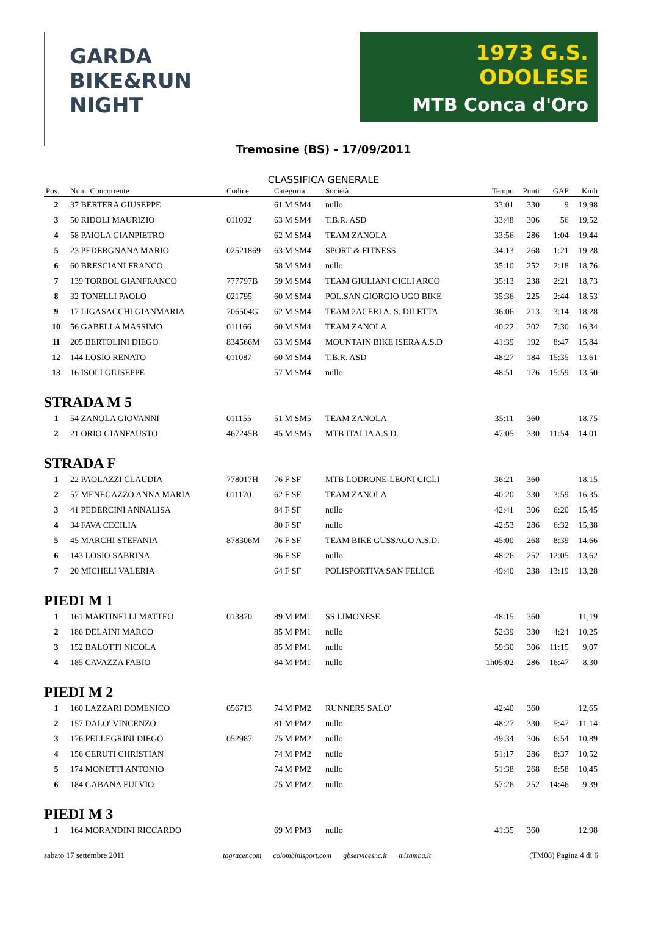GARDA
BIKE&RUN
NIGHT
1973 G.S. ODOLESE
MTB Conca d'Oro
Tremosine (BS) - 17/09/2011
CLASSIFICA GENERALE
| Pos. | Num. Concorrente | Codice | Categoria | Società | Tempo | Punti | GAP | Kmh |
| --- | --- | --- | --- | --- | --- | --- | --- | --- |
| 2 | 37 BERTERA GIUSEPPE | | 61 M SM4 | nullo | 33:01 | 330 | 9 | 19,98 |
| 3 | 50 RIDOLI MAURIZIO | 011092 | 63 M SM4 | T.B.R. ASD | 33:48 | 306 | 56 | 19,52 |
| 4 | 58 PAIOLA GIANPIETRO | | 62 M SM4 | TEAM ZANOLA | 33:56 | 286 | 1:04 | 19,44 |
| 5 | 23 PEDERGNANA MARIO | 02521869 | 63 M SM4 | SPORT & FITNESS | 34:13 | 268 | 1:21 | 19,28 |
| 6 | 60 BRESCIANI FRANCO | | 58 M SM4 | nullo | 35:10 | 252 | 2:18 | 18,76 |
| 7 | 139 TORBOL GIANFRANCO | 777797B | 59 M SM4 | TEAM GIULIANI CICLI ARCO | 35:13 | 238 | 2:21 | 18,73 |
| 8 | 32 TONELLI PAOLO | 021795 | 60 M SM4 | POL.SAN GIORGIO UGO BIKE | 35:36 | 225 | 2:44 | 18,53 |
| 9 | 17 LIGASACCHI GIANMARIA | 706504G | 62 M SM4 | TEAM 2ACERI A. S. DILETTA | 36:06 | 213 | 3:14 | 18,28 |
| 10 | 56 GABELLA MASSIMO | 011166 | 60 M SM4 | TEAM ZANOLA | 40:22 | 202 | 7:30 | 16,34 |
| 11 | 205 BERTOLINI DIEGO | 834566M | 63 M SM4 | MOUNTAIN BIKE ISERA A.S.D | 41:39 | 192 | 8:47 | 15,84 |
| 12 | 144 LOSIO RENATO | 011087 | 60 M SM4 | T.B.R. ASD | 48:27 | 184 | 15:35 | 13,61 |
| 13 | 16 ISOLI GIUSEPPE | | 57 M SM4 | nullo | 48:51 | 176 | 15:59 | 13,50 |
| STRADA M 5 | | | | | | | | |
| 1 | 54 ZANOLA GIOVANNI | 011155 | 51 M SM5 | TEAM ZANOLA | 35:11 | 360 | | 18,75 |
| 2 | 21 ORIO GIANFAUSTO | 467245B | 45 M SM5 | MTB ITALIA A.S.D. | 47:05 | 330 | 11:54 | 14,01 |
| STRADA F | | | | | | | | |
| 1 | 22 PAOLAZZI CLAUDIA | 778017H | 76 F SF | MTB LODRONE-LEONI CICLI | 36:21 | 360 | | 18,15 |
| 2 | 57 MENEGAZZO ANNA MARIA | 011170 | 62 F SF | TEAM ZANOLA | 40:20 | 330 | 3:59 | 16,35 |
| 3 | 41 PEDERCINI ANNALISA | | 84 F SF | nullo | 42:41 | 306 | 6:20 | 15,45 |
| 4 | 34 FAVA CECILIA | | 80 F SF | nullo | 42:53 | 286 | 6:32 | 15,38 |
| 5 | 45 MARCHI STEFANIA | 878306M | 76 F SF | TEAM BIKE GUSSAGO A.S.D. | 45:00 | 268 | 8:39 | 14,66 |
| 6 | 143 LOSIO SABRINA | | 86 F SF | nullo | 48:26 | 252 | 12:05 | 13,62 |
| 7 | 20 MICHELI VALERIA | | 64 F SF | POLISPORTIVA SAN FELICE | 49:40 | 238 | 13:19 | 13,28 |
| PIEDI M 1 | | | | | | | | |
| 1 | 161 MARTINELLI MATTEO | 013870 | 89 M PM1 | SS LIMONESE | 48:15 | 360 | | 11,19 |
| 2 | 186 DELAINI MARCO | | 85 M PM1 | nullo | 52:39 | 330 | 4:24 | 10,25 |
| 3 | 152 BALOTTI NICOLA | | 85 M PM1 | nullo | 59:30 | 306 | 11:15 | 9,07 |
| 4 | 185 CAVAZZA FABIO | | 84 M PM1 | nullo | 1h05:02 | 286 | 16:47 | 8,30 |
| PIEDI M 2 | | | | | | | | |
| 1 | 160 LAZZARI DOMENICO | 056713 | 74 M PM2 | RUNNERS SALO' | 42:40 | 360 | | 12,65 |
| 2 | 157 DALO' VINCENZO | | 81 M PM2 | nullo | 48:27 | 330 | 5:47 | 11,14 |
| 3 | 176 PELLEGRINI DIEGO | 052987 | 75 M PM2 | nullo | 49:34 | 306 | 6:54 | 10,89 |
| 4 | 156 CERUTI CHRISTIAN | | 74 M PM2 | nullo | 51:17 | 286 | 8:37 | 10,52 |
| 5 | 174 MONETTI ANTONIO | | 74 M PM2 | nullo | 51:38 | 268 | 8:58 | 10,45 |
| 6 | 184 GABANA FULVIO | | 75 M PM2 | nullo | 57:26 | 252 | 14:46 | 9,39 |
| PIEDI M 3 | | | | | | | | |
| 1 | 164 MORANDINI RICCARDO | | 69 M PM3 | nullo | 41:35 | 360 | | 12,98 |
sabato 17 settembre 2011 tagracer.com colombinisport.com gbservicesnc.it mizamba.it (TM08) Pagina 4 di 6